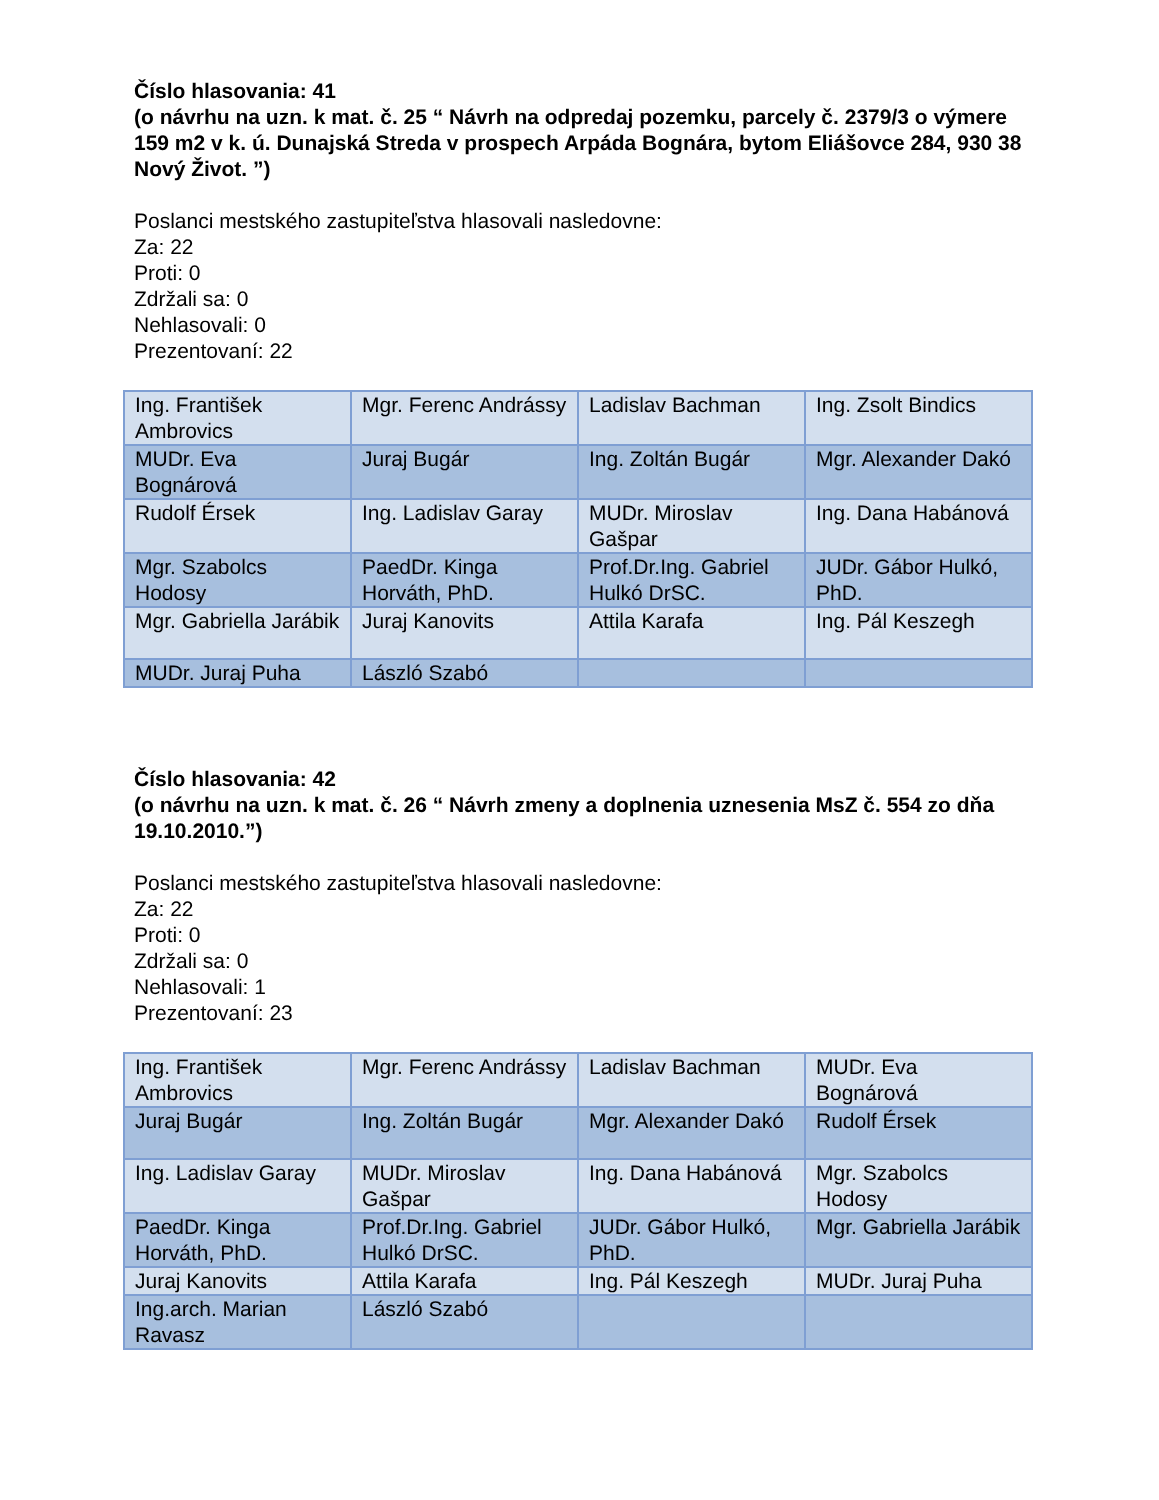Číslo hlasovania: 41
(o návrhu na uzn. k mat. č. 25 “ Návrh na odpredaj pozemku, parcely č. 2379/3 o výmere 159 m2 v k. ú. Dunajská Streda v prospech Arpáda Bognára, bytom Eliášovce 284, 930 38 Nový Život. ”)
Poslanci mestského zastupiteľstva hlasovali nasledovne:
Za: 22
Proti: 0
Zdržali sa: 0
Nehlasovali: 0
Prezentovaní: 22
| Ing. František Ambrovics | Mgr. Ferenc Andrássy | Ladislav Bachman | Ing. Zsolt Bindics |
| MUDr. Eva Bognárová | Juraj Bugár | Ing. Zoltán Bugár | Mgr. Alexander Dakó |
| Rudolf Érsek | Ing. Ladislav Garay | MUDr. Miroslav Gašpar | Ing. Dana Habánová |
| Mgr. Szabolcs Hodosy | PaedDr. Kinga Horváth, PhD. | Prof.Dr.Ing. Gabriel Hulkó DrSC. | JUDr. Gábor Hulkó, PhD. |
| Mgr. Gabriella Jarábik | Juraj Kanovits | Attila Karafa | Ing. Pál Keszegh |
| MUDr. Juraj Puha | László Szabó | | |
Číslo hlasovania: 42
(o návrhu na uzn. k mat. č. 26 “ Návrh zmeny a doplnenia uznesenia MsZ č. 554 zo dňa 19.10.2010.”)
Poslanci mestského zastupiteľstva hlasovali nasledovne:
Za: 22
Proti: 0
Zdržali sa: 0
Nehlasovali: 1
Prezentovaní: 23
| Ing. František Ambrovics | Mgr. Ferenc Andrássy | Ladislav Bachman | MUDr. Eva Bognárová |
| Juraj Bugár | Ing. Zoltán Bugár | Mgr. Alexander Dakó | Rudolf Érsek |
| Ing. Ladislav Garay | MUDr. Miroslav Gašpar | Ing. Dana Habánová | Mgr. Szabolcs Hodosy |
| PaedDr. Kinga Horváth, PhD. | Prof.Dr.Ing. Gabriel Hulkó DrSC. | JUDr. Gábor Hulkó, PhD. | Mgr. Gabriella Jarábik |
| Juraj Kanovits | Attila Karafa | Ing. Pál Keszegh | MUDr. Juraj Puha |
| Ing.arch. Marian Ravasz | László Szabó | | |